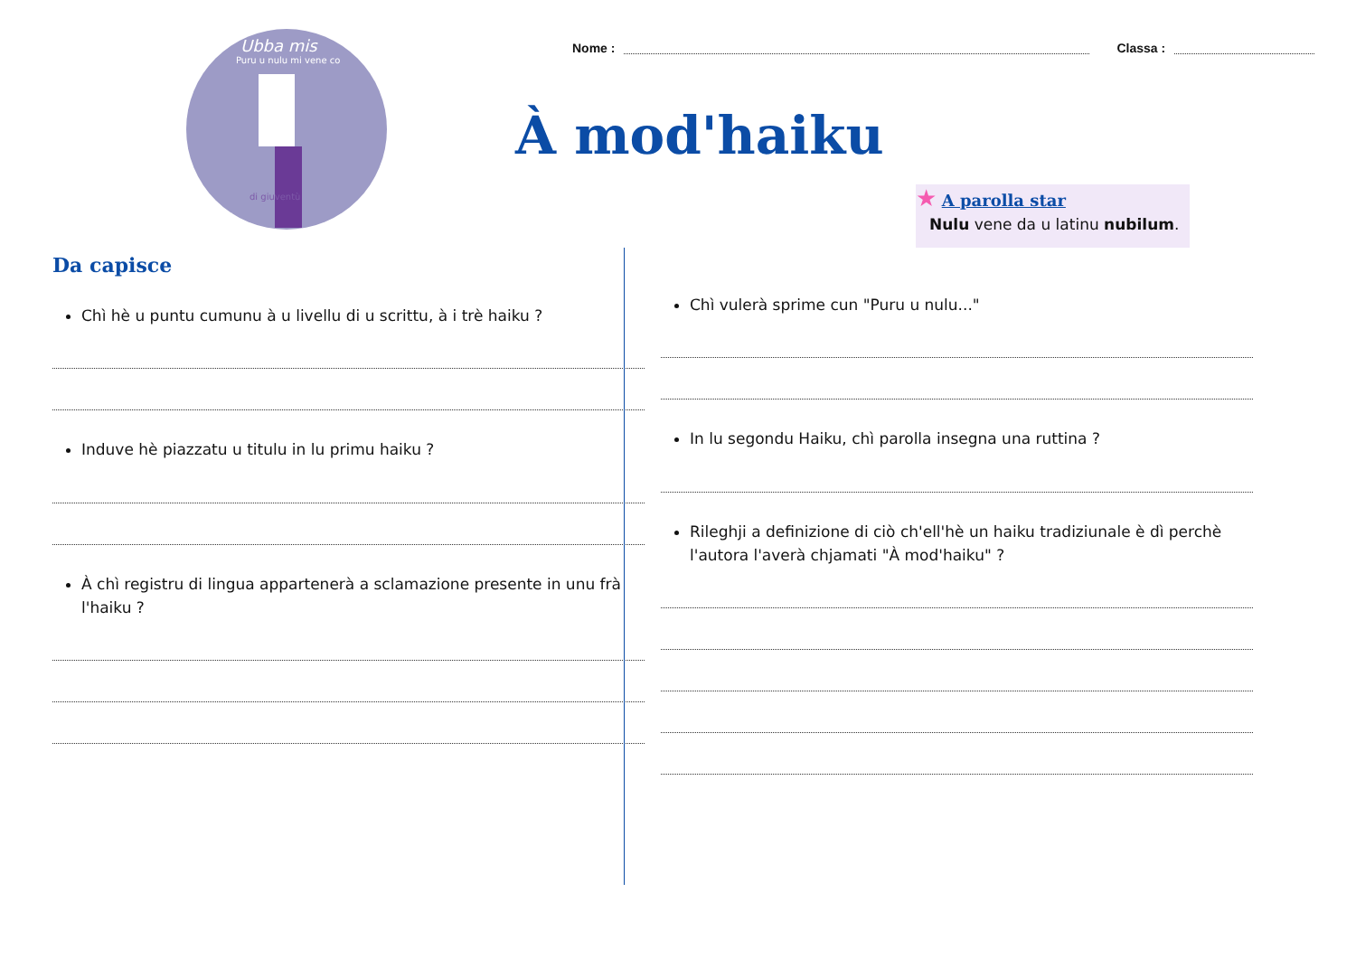Ubba mis
Puru u nulu mi vene co
di giuventù
Nome : Classa :
À mod'haiku
★ A parolla star
Nulu vene da u latinu nubilum.
Da capisce
Chì hè u puntu cumunu à u livellu di u scrittu, à i trè haiku ?
Induve hè piazzatu u titulu in lu primu haiku ?
À chì registru di lingua appartenerà a sclamazione presente in unu frà l'haiku ?
Chì vulerà sprime cun "Puru u nulu..."
In lu segondu Haiku, chì parolla insegna una ruttina ?
Rileghji a definizione di ciò ch'ell'hè un haiku tradiziunale è dì perchè l'autora l'averà chjamati "À mod'haiku" ?